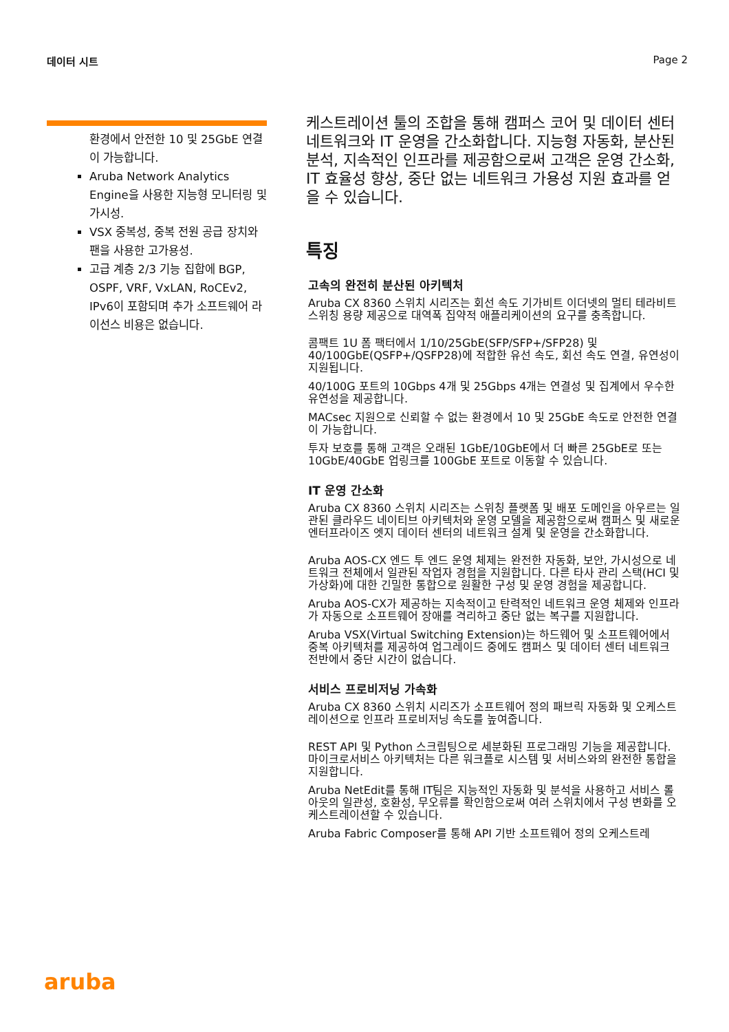데이터 시트 Page 2
환경에서 안전한 10 및 25GbE 연결이 가능합니다.
Aruba Network Analytics Engine을 사용한 지능형 모니터링 및 가시성.
VSX 중복성, 중복 전원 공급 장치와 팬을 사용한 고가용성.
고급 계층 2/3 기능 집합에 BGP, OSPF, VRF, VxLAN, RoCEv2, IPv6이 포함되며 추가 소프트웨어 라이선스 비용은 없습니다.
케스트레이션 툴의 조합을 통해 캠퍼스 코어 및 데이터 센터 네트워크와 IT 운영을 간소화합니다. 지능형 자동화, 분산된 분석, 지속적인 인프라를 제공함으로써 고객은 운영 간소화, IT 효율성 향상, 중단 없는 네트워크 가용성 지원 효과를 얻을 수 있습니다.
특징
고속의 완전히 분산된 아키텍처
Aruba CX 8360 스위치 시리즈는 회선 속도 기가비트 이더넷의 멀티 테라비트 스위칭 용량 제공으로 대역폭 집약적 애플리케이션의 요구를 충족합니다.
콤팩트 1U 폼 팩터에서 1/10/25GbE(SFP/SFP+/SFP28) 및 40/100GbE(QSFP+/QSFP28)에 적합한 유선 속도, 회선 속도 연결, 유연성이 지원됩니다.
40/100G 포트의 10Gbps 4개 및 25Gbps 4개는 연결성 및 집계에서 우수한 유연성을 제공합니다.
MACsec 지원으로 신뢰할 수 없는 환경에서 10 및 25GbE 속도로 안전한 연결이 가능합니다.
투자 보호를 통해 고객은 오래된 1GbE/10GbE에서 더 빠른 25GbE로 또는 10GbE/40GbE 업링크를 100GbE 포트로 이동할 수 있습니다.
IT 운영 간소화
Aruba CX 8360 스위치 시리즈는 스위칭 플랫폼 및 배포 도메인을 아우르는 일관된 클라우드 네이티브 아키텍처와 운영 모델을 제공함으로써 캠퍼스 및 새로운 엔터프라이즈 엣지 데이터 센터의 네트워크 설계 및 운영을 간소화합니다.
Aruba AOS-CX 엔드 투 엔드 운영 체제는 완전한 자동화, 보안, 가시성으로 네트워크 전체에서 일관된 작업자 경험을 지원합니다. 다른 타사 관리 스택(HCI 및 가상화)에 대한 긴밀한 통합으로 원활한 구성 및 운영 경험을 제공합니다.
Aruba AOS-CX가 제공하는 지속적이고 탄력적인 네트워크 운영 체제와 인프라가 자동으로 소프트웨어 장애를 격리하고 중단 없는 복구를 지원합니다.
Aruba VSX(Virtual Switching Extension)는 하드웨어 및 소프트웨어에서 중복 아키텍처를 제공하여 업그레이드 중에도 캠퍼스 및 데이터 센터 네트워크 전반에서 중단 시간이 없습니다.
서비스 프로비저닝 가속화
Aruba CX 8360 스위치 시리즈가 소프트웨어 정의 패브릭 자동화 및 오케스트레이션으로 인프라 프로비저닝 속도를 높여줍니다.
REST API 및 Python 스크립팅으로 세분화된 프로그래밍 기능을 제공합니다. 마이크로서비스 아키텍처는 다른 워크플로 시스템 및 서비스와의 완전한 통합을 지원합니다.
Aruba NetEdit를 통해 IT팀은 지능적인 자동화 및 분석을 사용하고 서비스 롤아웃의 일관성, 호환성, 무오류를 확인함으로써 여러 스위치에서 구성 변화를 오케스트레이션할 수 있습니다.
Aruba Fabric Composer를 통해 API 기반 소프트웨어 정의 오케스트레
aruba